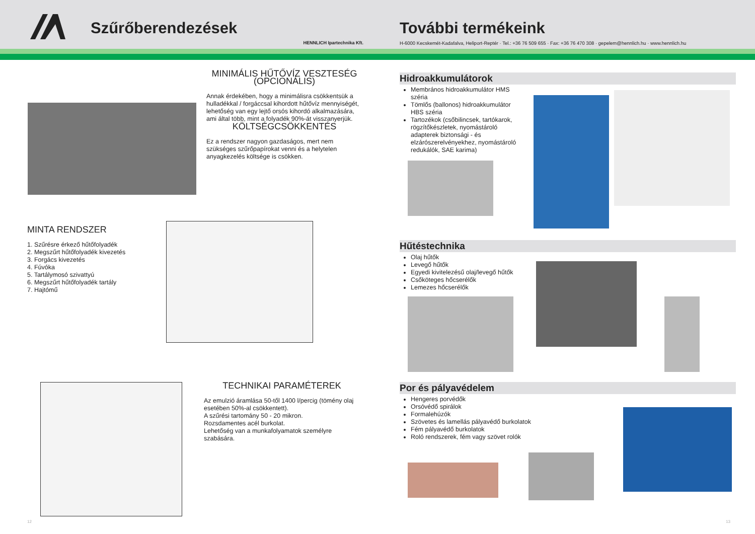Szűrőberendezések
HENNLICH Ipartechnika Kft.
További termékeink
H-6000 Kecskemét-Kadafalva, Heliport-Reptér · Tel.: +36 76 509 655 · Fax: +36 76 470 308 · gepelem@hennlich.hu · www.hennlich.hu
MINIMÁLIS HŰTŐVÍZ VESZTESÉG (OPCIONÁLIS)
Annak érdekében, hogy a minimálisra csökkentsük a hulladékkal / forgáccsal kihordott hűtővíz mennyiségét, lehetőség van egy lejtő orsós kihordó alkalmazására, ami által több, mint a folyadék 90%-át visszanyerjük.
KÖLTSÉGCSÖKKENTÉS
Ez a rendszer nagyon gazdaságos, mert nem szükséges szűrőpapírokat venni és a helytelen anyagkezelés költsége is csökken.
MINTA RENDSZER
1. Szűrésre érkező hűtőfolyadék
2. Megszűrt hűtőfolyadék kivezetés
3. Forgács kivezetés
4. Fúvóka
5. Tartálymosó szivattyú
6. Megszűrt hűtőfolyadék tartály
7. Hajtómű
TECHNIKAI PARAMÉTEREK
Az emulzió áramlása 50-től 1400 l/percig (tömény olaj esetében 50%-al csökkentett).
A szűrési tartomány 50 - 20 mikron.
Rozsdamentes acél burkolat.
Lehetőség van a munkafolyamatok személyre szabására.
12
Hidroakkumulátorok
Membrános hidroakkumulátor HMS széria
Tömlős (ballonos) hidroakkumulátor HBS széria
Tartozékok (csőbilincsek, tartókarok, rögzítőkészletek, nyomástároló adapterek biztonsági - és elzárószerelvényekhez, nyomástároló redukálók, SAE karima)
Hűtéstechnika
Olaj hűtők
Levegő hűtők
Egyedi kivitelezésű olaj/levegő hűtők
Csőköteges hőcserélők
Lemezes hőcserélők
Por és pályavédelem
Hengeres porvédők
Orsóvédő spirálok
Formalehúzók
Szövetes és lamellás pályavédő burkolatok
Fém pályavédő burkolatok
Roló rendszerek, fém vagy szövet rolók
13